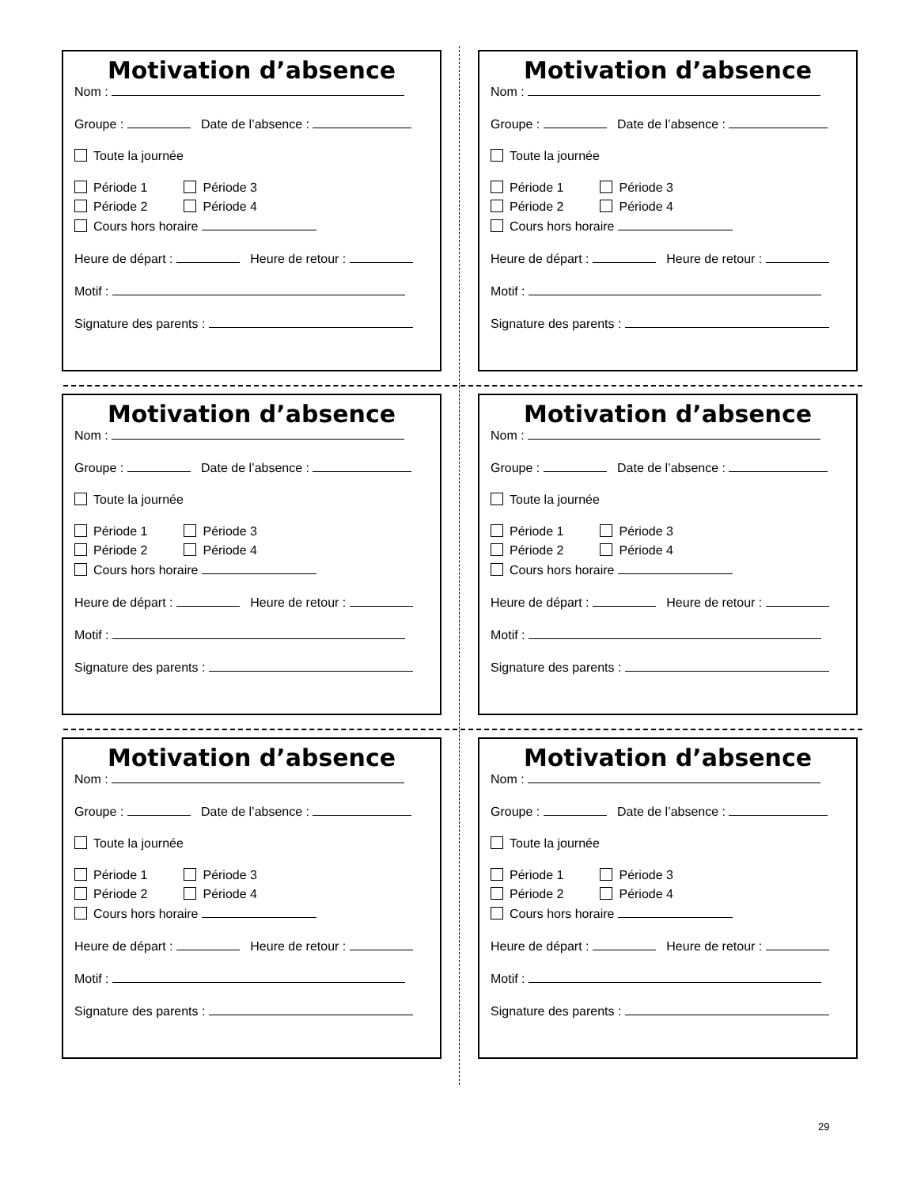Motivation d’absence
Nom :
Groupe : Date de l’absence :
Toute la journée
Période 1 Période 3
Période 2 Période 4
Cours hors horaire
Heure de départ : Heure de retour :
Motif :
Signature des parents :
Motivation d’absence
Nom :
Groupe : Date de l’absence :
Toute la journée
Période 1 Période 3
Période 2 Période 4
Cours hors horaire
Heure de départ : Heure de retour :
Motif :
Signature des parents :
Motivation d’absence
Nom :
Groupe : Date de l’absence :
Toute la journée
Période 1 Période 3
Période 2 Période 4
Cours hors horaire
Heure de départ : Heure de retour :
Motif :
Signature des parents :
Motivation d’absence
Nom :
Groupe : Date de l’absence :
Toute la journée
Période 1 Période 3
Période 2 Période 4
Cours hors horaire
Heure de départ : Heure de retour :
Motif :
Signature des parents :
Motivation d’absence
Nom :
Groupe : Date de l’absence :
Toute la journée
Période 1 Période 3
Période 2 Période 4
Cours hors horaire
Heure de départ : Heure de retour :
Motif :
Signature des parents :
Motivation d’absence
Nom :
Groupe : Date de l’absence :
Toute la journée
Période 1 Période 3
Période 2 Période 4
Cours hors horaire
Heure de départ : Heure de retour :
Motif :
Signature des parents :
29